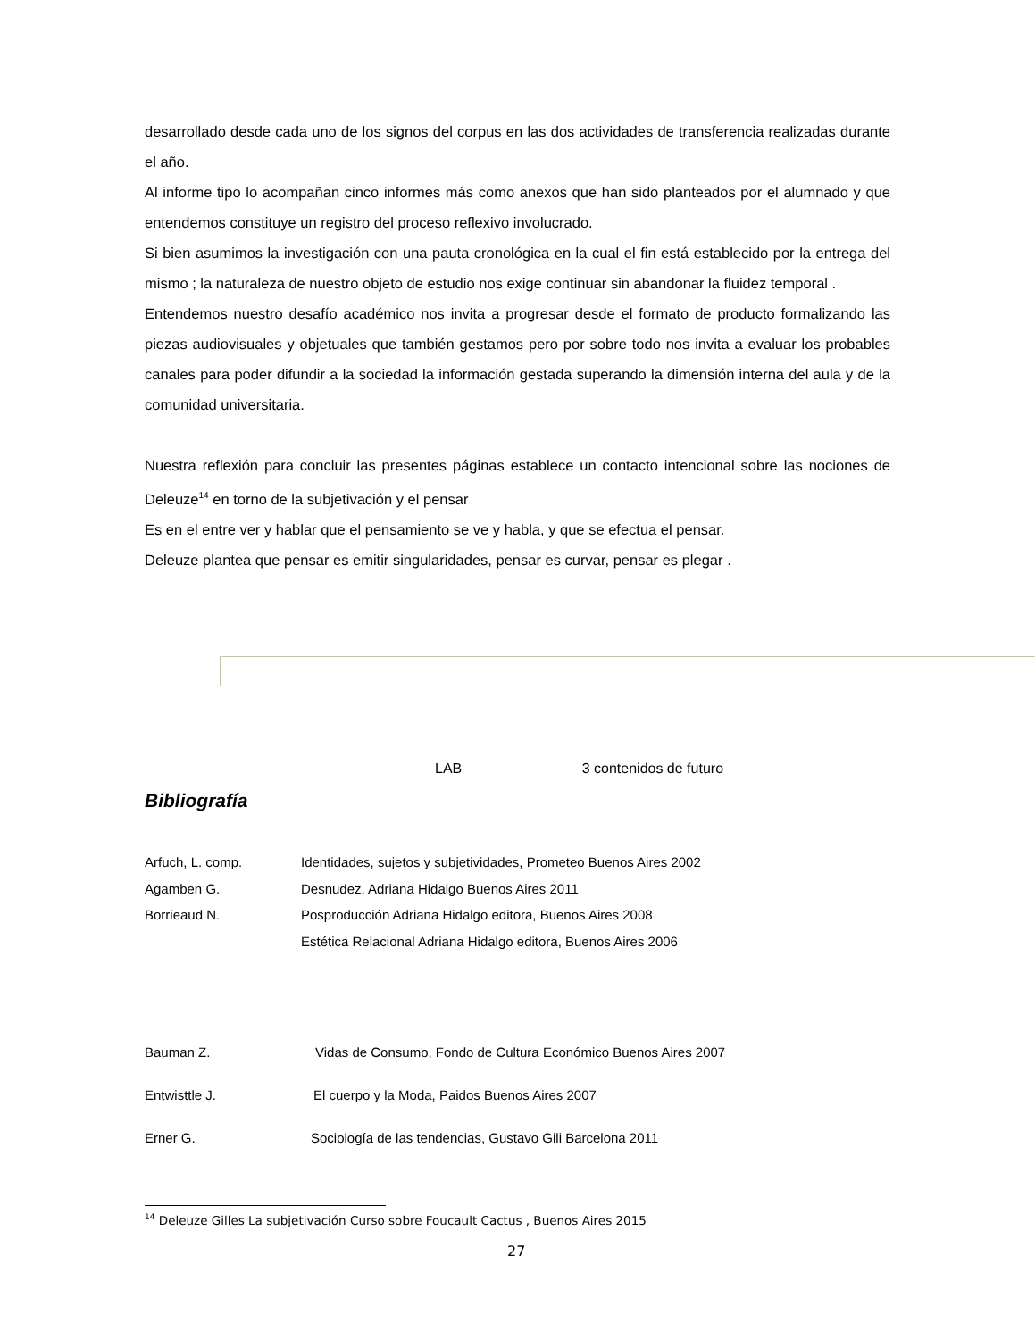desarrollado desde cada uno de los signos del corpus en las dos actividades de transferencia realizadas durante el año.
Al informe tipo lo acompañan cinco informes más como anexos que han sido planteados por el alumnado y que entendemos constituye un registro del proceso reflexivo involucrado.
Si bien asumimos la investigación con una pauta cronológica en la cual el fin está establecido por la entrega del mismo ; la naturaleza de nuestro objeto de estudio nos exige continuar sin abandonar la fluidez temporal .
Entendemos nuestro desafío académico nos invita a progresar desde el formato de producto formalizando las piezas audiovisuales y objetuales que también gestamos pero por sobre todo nos invita a evaluar los probables canales para poder difundir a la sociedad la información gestada superando la dimensión interna del aula y de la comunidad universitaria.
Nuestra reflexión para concluir las presentes páginas establece un contacto intencional sobre las nociones de Deleuze<sup>14</sup> en torno de la subjetivación y el pensar
Es en el entre ver y hablar que el pensamiento se ve y habla, y que se efectua el pensar.
Deleuze plantea que pensar es emitir singularidades, pensar es curvar, pensar es plegar .
LAB 3 contenidos de futuro
Bibliografía
Arfuch, L. comp. Identidades, sujetos y subjetividades, Prometeo Buenos Aires 2002
Agamben G. Desnudez, Adriana Hidalgo Buenos Aires 2011
Borrieaud N. Posproducción Adriana Hidalgo editora, Buenos Aires 2008
Estética Relacional Adriana Hidalgo editora, Buenos Aires 2006
Bauman Z. Vidas de Consumo, Fondo de Cultura Económico Buenos Aires 2007
Entwisttle J. El cuerpo y la Moda, Paidos Buenos Aires 2007
Erner G. Sociología de las tendencias, Gustavo Gili Barcelona 2011
<sup>14</sup> Deleuze Gilles La subjetivación Curso sobre Foucault Cactus , Buenos Aires 2015
27